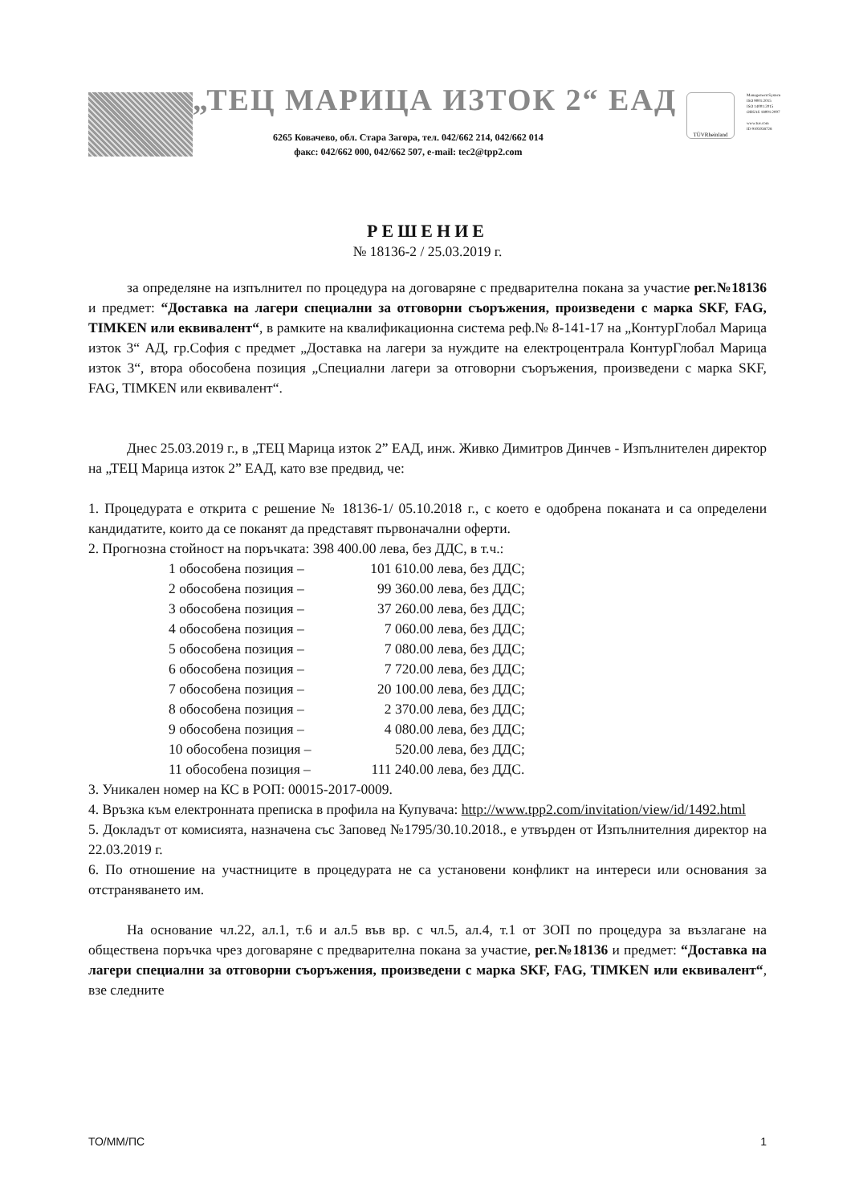„ТЕЦ МАРИЦА ИЗТОК 2“ ЕАД
6265 Ковачево, обл. Стара Загора, тел. 042/662 214, 042/662 014
факс: 042/662 000, 042/662 507, e-mail: tec2@tpp2.com
TÜVRheinland
Management System
ISO 9001:2015
ISO 14001:2015
OHSAS 18001:2007
www.tuv.com
ID 9105038728
РЕШЕНИЕ
№ 18136-2 / 25.03.2019 г.
за определяне на изпълнител по процедура на договаряне с предварителна покана за участие рег.№18136 и предмет: “Доставка на лагери специални за отговорни съоръжения, произведени с марка SKF, FAG, TIMKEN или еквивалент“, в рамките на квалификационна система реф.№ 8-141-17 на „КонтурГлобал Марица изток 3“ АД, гр.София с предмет „Доставка на лагери за нуждите на електроцентрала КонтурГлобал Марица изток 3“, втора обособена позиция „Специални лагери за отговорни съоръжения, произведени с марка SKF, FAG, TIMKEN или еквивалент“.
Днес 25.03.2019 г., в „ТЕЦ Марица изток 2” ЕАД, инж. Живко Димитров Динчев - Изпълнителен директор на „ТЕЦ Марица изток 2” ЕАД, като взе предвид, че:
1. Процедурата е открита с решение № 18136-1/ 05.10.2018 г., с което е одобрена поканата и са определени кандидатите, които да се поканят да представят първоначални оферти.
2. Прогнозна стойност на поръчката: 398 400.00 лева, без ДДС, в т.ч.:
1 обособена позиция – 101 610.00 лева, без ДДС;
2 обособена позиция – 99 360.00 лева, без ДДС;
3 обособена позиция – 37 260.00 лева, без ДДС;
4 обособена позиция – 7 060.00 лева, без ДДС;
5 обособена позиция – 7 080.00 лева, без ДДС;
6 обособена позиция – 7 720.00 лева, без ДДС;
7 обособена позиция – 20 100.00 лева, без ДДС;
8 обособена позиция – 2 370.00 лева, без ДДС;
9 обособена позиция – 4 080.00 лева, без ДДС;
10 обособена позиция – 520.00 лева, без ДДС;
11 обособена позиция – 111 240.00 лева, без ДДС.
3. Уникален номер на КС в РОП: 00015-2017-0009.
4. Връзка към електронната преписка в профила на Купувача: http://www.tpp2.com/invitation/view/id/1492.html
5. Докладът от комисията, назначена със Заповед №1795/30.10.2018., е утвърден от Изпълнителния директор на 22.03.2019 г.
6. По отношение на участниците в процедурата не са установени конфликт на интереси или основания за отстраняването им.
На основание чл.22, ал.1, т.6 и ал.5 във вр. с чл.5, ал.4, т.1 от ЗОП по процедура за възлагане на обществена поръчка чрез договаряне с предварителна покана за участие, рег.№18136 и предмет: “Доставка на лагери специални за отговорни съоръжения, произведени с марка SKF, FAG, TIMKEN или еквивалент“, взе следните
ТО/ММ/ПС 1